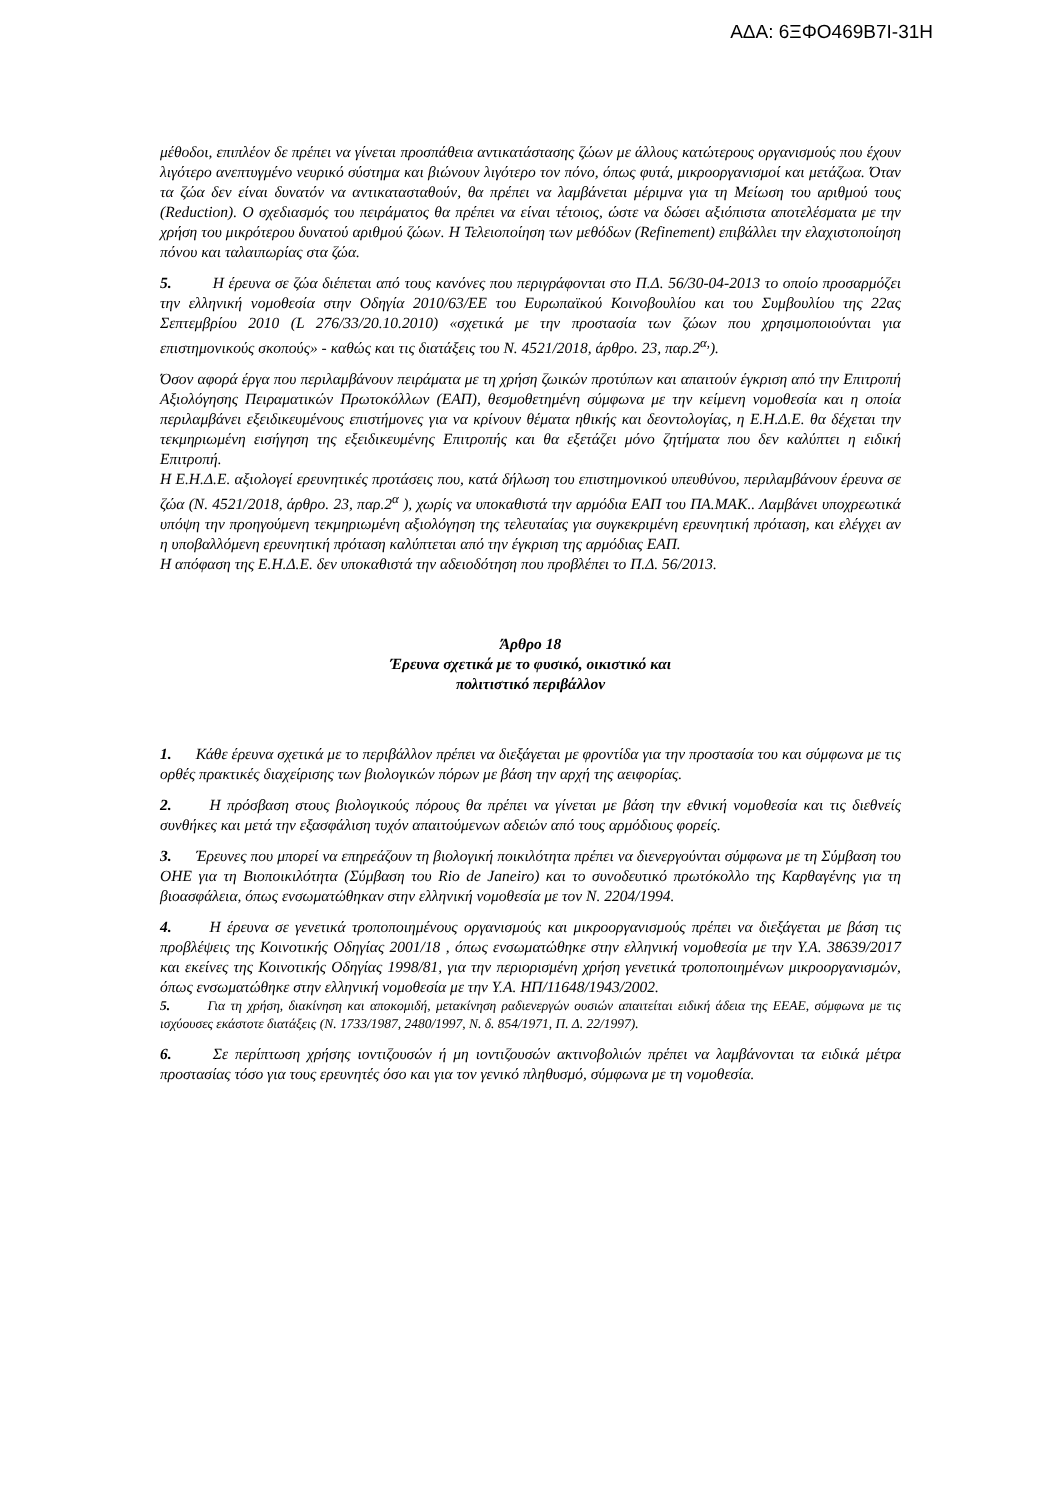ΑΔΑ: 6ΞΦΟ469Β7Ι-31Η
μέθοδοι, επιπλέον δε πρέπει να γίνεται προσπάθεια αντικατάστασης ζώων με άλλους κατώτερους οργανισμούς που έχουν λιγότερο ανεπτυγμένο νευρικό σύστημα και βιώνουν λιγότερο τον πόνο, όπως φυτά, μικροοργανισμοί και μετάζωα. Όταν τα ζώα δεν είναι δυνατόν να αντικατασταθούν, θα πρέπει να λαμβάνεται μέριμνα για τη Μείωση του αριθμού τους (Reduction). Ο σχεδιασμός του πειράματος θα πρέπει να είναι τέτοιος, ώστε να δώσει αξιόπιστα αποτελέσματα με την χρήση του μικρότερου δυνατού αριθμού ζώων. Η Τελειοποίηση των μεθόδων (Refinement) επιβάλλει την ελαχιστοποίηση πόνου και ταλαιπωρίας στα ζώα.
5. Η έρευνα σε ζώα διέπεται από τους κανόνες που περιγράφονται στο Π.Δ. 56/30-04-2013 το οποίο προσαρμόζει την ελληνική νομοθεσία στην Οδηγία 2010/63/ΕΕ του Ευρωπαϊκού Κοινοβουλίου και του Συμβουλίου της 22ας Σεπτεμβρίου 2010 (L 276/33/20.10.2010) «σχετικά με την προστασία των ζώων που χρησιμοποιούνται για επιστημονικούς σκοπούς» - καθώς και τις διατάξεις του Ν. 4521/2018, άρθρο. 23, παρ.2<sup>α,</sup>).
Όσον αφορά έργα που περιλαμβάνουν πειράματα με τη χρήση ζωικών προτύπων και απαιτούν έγκριση από την Επιτροπή Αξιολόγησης Πειραματικών Πρωτοκόλλων (ΕΑΠ), θεσμοθετημένη σύμφωνα με την κείμενη νομοθεσία και η οποία περιλαμβάνει εξειδικευμένους επιστήμονες για να κρίνουν θέματα ηθικής και δεοντολογίας, η Ε.Η.Δ.Ε. θα δέχεται την τεκμηριωμένη εισήγηση της εξειδικευμένης Επιτροπής και θα εξετάζει μόνο ζητήματα που δεν καλύπτει η ειδική Επιτροπή.
Η Ε.Η.Δ.Ε. αξιολογεί ερευνητικές προτάσεις που, κατά δήλωση του επιστημονικού υπευθύνου, περιλαμβάνουν έρευνα σε ζώα (Ν. 4521/2018, άρθρο. 23, παρ.2<sup>α</sup> ), χωρίς να υποκαθιστά την αρμόδια ΕΑΠ του ΠΑ.ΜΑΚ.. Λαμβάνει υποχρεωτικά υπόψη την προηγούμενη τεκμηριωμένη αξιολόγηση της τελευταίας για συγκεκριμένη ερευνητική πρόταση, και ελέγχει αν η υποβαλλόμενη ερευνητική πρόταση καλύπτεται από την έγκριση της αρμόδιας ΕΑΠ.
Η απόφαση της Ε.Η.Δ.Ε. δεν υποκαθιστά την αδειοδότηση που προβλέπει το Π.Δ. 56/2013.
Άρθρο 18
Έρευνα σχετικά με το φυσικό, οικιστικό και
πολιτιστικό περιβάλλον
1. Κάθε έρευνα σχετικά με το περιβάλλον πρέπει να διεξάγεται με φροντίδα για την προστασία του και σύμφωνα με τις ορθές πρακτικές διαχείρισης των βιολογικών πόρων με βάση την αρχή της αειφορίας.
2. Η πρόσβαση στους βιολογικούς πόρους θα πρέπει να γίνεται με βάση την εθνική νομοθεσία και τις διεθνείς συνθήκες και μετά την εξασφάλιση τυχόν απαιτούμενων αδειών από τους αρμόδιους φορείς.
3. Έρευνες που μπορεί να επηρεάζουν τη βιολογική ποικιλότητα πρέπει να διενεργούνται σύμφωνα με τη Σύμβαση του ΟΗΕ για τη Βιοποικιλότητα (Σύμβαση του Rio de Janeiro) και το συνοδευτικό πρωτόκολλο της Καρθαγένης για τη βιοασφάλεια, όπως ενσωματώθηκαν στην ελληνική νομοθεσία με τον Ν. 2204/1994.
4. Η έρευνα σε γενετικά τροποποιημένους οργανισμούς και μικροοργανισμούς πρέπει να διεξάγεται με βάση τις προβλέψεις της Κοινοτικής Οδηγίας 2001/18 , όπως ενσωματώθηκε στην ελληνική νομοθεσία με την Υ.Α. 38639/2017 και εκείνες της Κοινοτικής Οδηγίας 1998/81, για την περιορισμένη χρήση γενετικά τροποποιημένων μικροοργανισμών, όπως ενσωματώθηκε στην ελληνική νομοθεσία με την Υ.Α. ΗΠ/11648/1943/2002.
5. Για τη χρήση, διακίνηση και αποκομιδή, μετακίνηση ραδιενεργών ουσιών απαιτείται ειδική άδεια της ΕΕΑΕ, σύμφωνα με τις ισχύουσες εκάστοτε διατάξεις (Ν. 1733/1987, 2480/1997, Ν. δ. 854/1971, Π. Δ. 22/1997).
6. Σε περίπτωση χρήσης ιοντιζουσών ή μη ιοντιζουσών ακτινοβολιών πρέπει να λαμβάνονται τα ειδικά μέτρα προστασίας τόσο για τους ερευνητές όσο και για τον γενικό πληθυσμό, σύμφωνα με τη νομοθεσία.